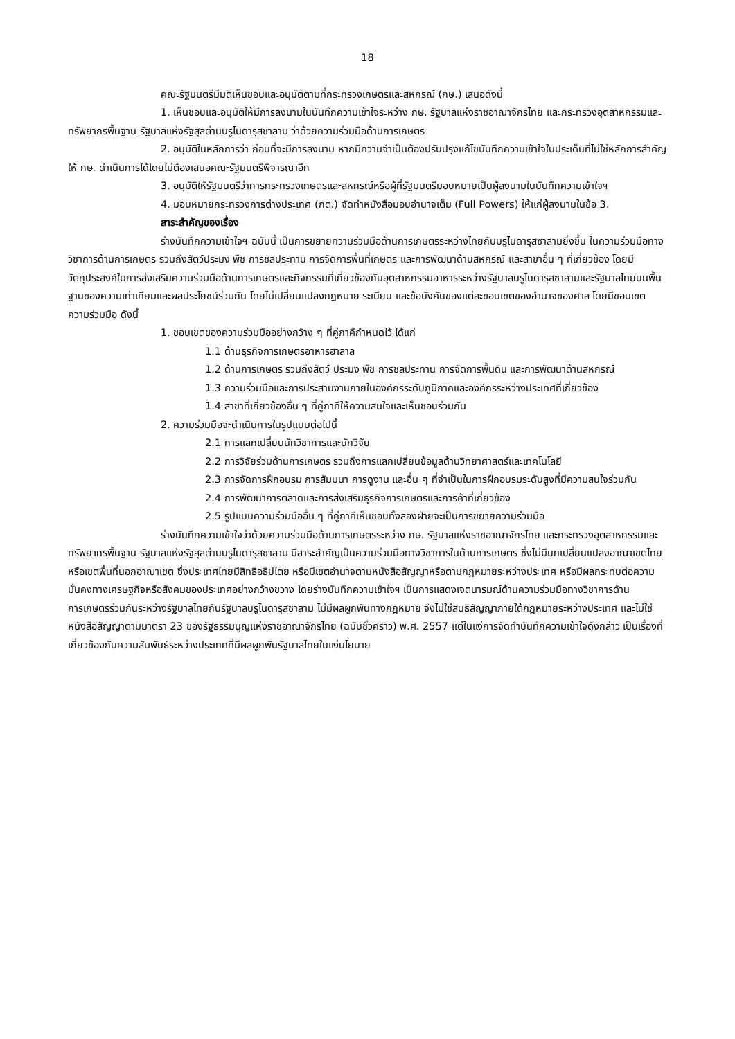18
คณะรัฐมนตรีมีมติเห็นชอบและอนุมัติตามที่กระทรวงเกษตรและสหกรณ์ (กษ.) เสนอดังนี้
1. เห็นชอบและอนุมัติให้มีการลงนามในบันทึกความเข้าใจระหว่าง กษ. รัฐบาลแห่งราชอาณาจักรไทย และกระทรวงอุตสาหกรรมและทรัพยากรพื้นฐาน รัฐบาลแห่งรัฐสุลต่านบรูไนดารุสซาลาม ว่าด้วยความร่วมมือด้านการเกษตร
2. อนุมัติในหลักการว่า ก่อนที่จะมีการลงนาม หากมีความจำเป็นต้องปรับปรุงแก้ไขบันทึกความเข้าใจในประเด็นที่ไม่ใช่หลักการสำคัญ ให้ กษ. ดำเนินการได้โดยไม่ต้องเสนอคณะรัฐมนตรีพิจารณาอีก
3. อนุมัติให้รัฐมนตรีว่าการกระทรวงเกษตรและสหกรณ์หรือผู้ที่รัฐมนตรีมอบหมายเป็นผู้ลงนามในบันทึกความเข้าใจฯ
4. มอบหมายกระทรวงการต่างประเทศ (กต.) จัดทำหนังสือมอบอำนาจเต็ม (Full Powers) ให้แก่ผู้ลงนามในข้อ 3.
สาระสำคัญของเรื่อง
ร่างบันทึกความเข้าใจฯ ฉบับนี้ เป็นการขยายความร่วมมือด้านการเกษตรระหว่างไทยกับบรูไนดารุสซาลามยิ่งขึ้น ในความร่วมมือทางวิชาการด้านการเกษตร รวมถึงสัตว์ประมง พืช การชลประทาน การจัดการพื้นที่เกษตร และการพัฒนาด้านสหกรณ์ และสาขาอื่น ๆ ที่เกี่ยวข้อง โดยมีวัตถุประสงค์ในการส่งเสริมความร่วมมือด้านการเกษตรและกิจกรรมที่เกี่ยวข้องกับอุตสาหกรรมอาหารระหว่างรัฐบาลบรูไนดารุสซาลามและรัฐบาลไทยบนพื้นฐานของความเท่าเทียมและผลประโยชน์ร่วมกัน โดยไม่เปลี่ยนแปลงกฎหมาย ระเบียบ และข้อบังคับของแต่ละขอบเขตของอำนาจของศาล โดยมีขอบเขตความร่วมมือ ดังนี้
1. ขอบเขตของความร่วมมืออย่างกว้าง ๆ ที่คู่ภาคีกำหนดไว้ ได้แก่
1.1 ด้านธุรกิจการเกษตรอาหารฮาลาล
1.2 ด้านการเกษตร รวมถึงสัตว์ ประมง พืช การชลประทาน การจัดการพื้นดิน และการพัฒนาด้านสหกรณ์
1.3 ความร่วมมือและการประสานงานภายในองค์กรระดับภูมิภาคและองค์กรระหว่างประเทศที่เกี่ยวข้อง
1.4 สาขาที่เกี่ยวข้องอื่น ๆ ที่คู่ภาคีให้ความสนใจและเห็นชอบร่วมกัน
2. ความร่วมมือจะดำเนินการในรูปแบบต่อไปนี้
2.1 การแลกเปลี่ยนนักวิชาการและนักวิจัย
2.2 การวิจัยร่วมด้านการเกษตร รวมถึงการแลกเปลี่ยนข้อมูลด้านวิทยาศาสตร์และเทคโนโลยี
2.3 การจัดการฝึกอบรม การสัมมนา การดูงาน และอื่น ๆ ที่จำเป็นในการฝึกอบรมระดับสูงที่มีความสนใจร่วมกัน
2.4 การพัฒนาการตลาดและการส่งเสริมธุรกิจการเกษตรและการค้าที่เกี่ยวข้อง
2.5 รูปแบบความร่วมมืออื่น ๆ ที่คู่ภาคีเห็นชอบทั้งสองฝ่ายจะเป็นการขยายความร่วมมือ
ร่างบันทึกความเข้าใจว่าด้วยความร่วมมือด้านการเกษตรระหว่าง กษ. รัฐบาลแห่งราชอาณาจักรไทย และกระทรวงอุตสาหกรรมและทรัพยากรพื้นฐาน รัฐบาลแห่งรัฐสุลต่านบรูไนดารุสซาลาม มีสาระสำคัญเป็นความร่วมมือทางวิชาการในด้านการเกษตร ซึ่งไม่มีบทเปลี่ยนแปลงอาณาเขตไทย หรือเขตพื้นที่นอกอาณาเขต ซึ่งประเทศไทยมีสิทธิอธิปไตย หรือมีเขตอำนาจตามหนังสือสัญญาหรือตามกฎหมายระหว่างประเทศ หรือมีผลกระทบต่อความมั่นคงทางเศรษฐกิจหรือสังคมของประเทศอย่างกว้างขวาง โดยร่างบันทึกความเข้าใจฯ เป็นการแสดงเจตนารมณ์ด้านความร่วมมือทางวิชาการด้านการเกษตรร่วมกันระหว่างรัฐบาลไทยกับรัฐบาลบรูไนดารุสซาลาม ไม่มีผลผูกพันทางกฎหมาย จึงไม่ใช่สนธิสัญญาภายใต้กฎหมายระหว่างประเทศ และไม่ใช่หนังสือสัญญาตามมาตรา 23 ของรัฐธรรมนูญแห่งราชอาณาจักรไทย (ฉบับชั่วคราว) พ.ศ. 2557 แต่ในแง่การจัดทำบันทึกความเข้าใจดังกล่าว เป็นเรื่องที่เกี่ยวข้องกับความสัมพันธ์ระหว่างประเทศที่มีผลผูกพันรัฐบาลไทยในแง่นโยบาย